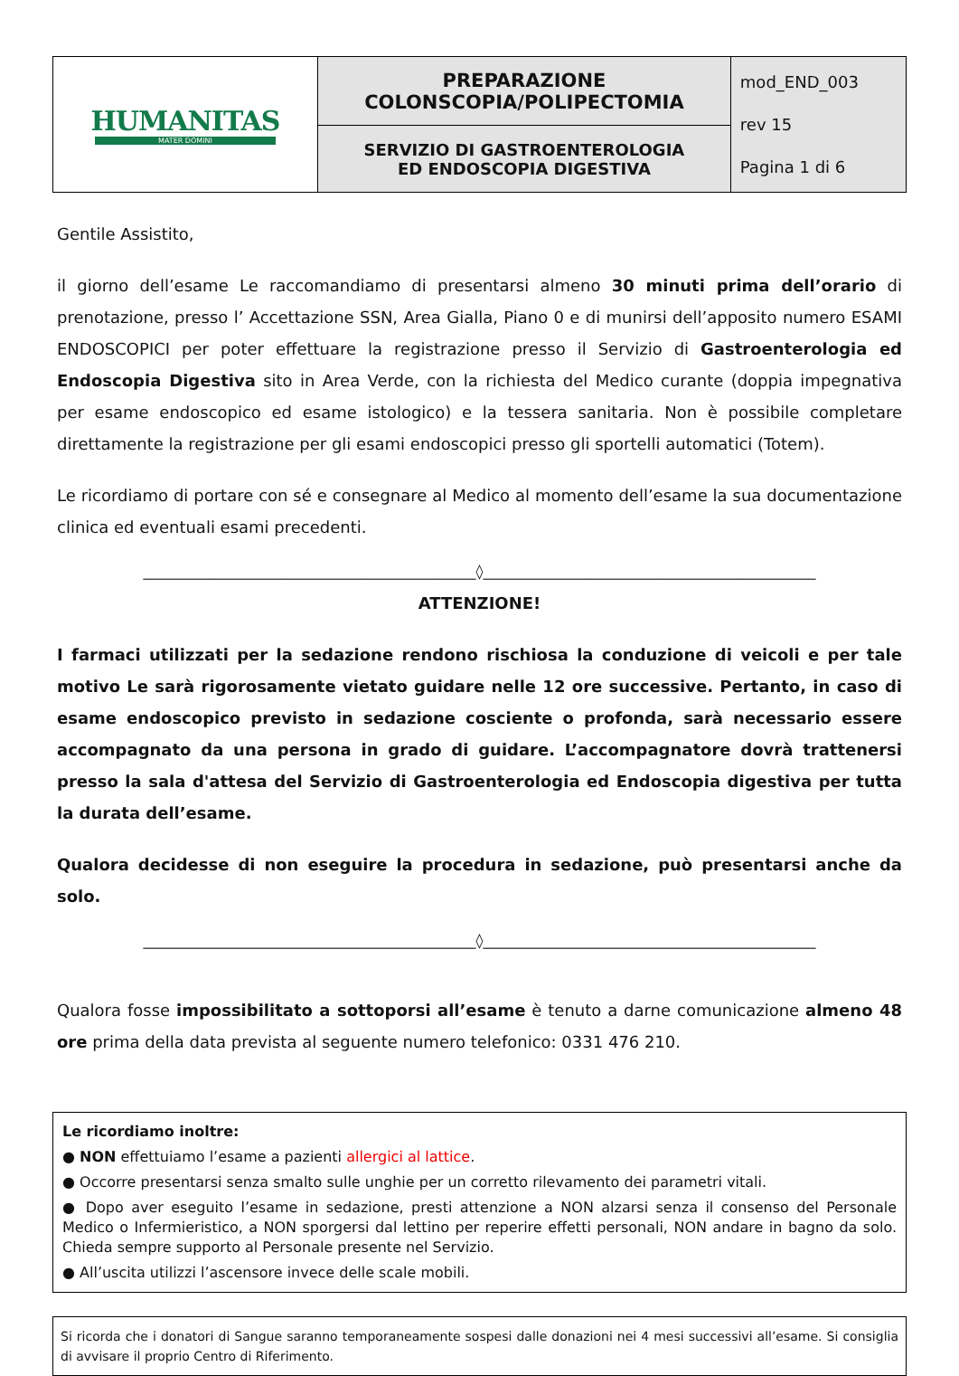| HUMANITAS MATER DOMINI | PREPARAZIONE COLONSCOPIA/POLIPECTOMIA | mod_END_003 rev 15 Pagina 1 di 6 |
| | SERVIZIO DI GASTROENTEROLOGIA ED ENDOSCOPIA DIGESTIVA | |
Gentile Assistito,
il giorno dell’esame Le raccomandiamo di presentarsi almeno 30 minuti prima dell’orario di prenotazione, presso l’ Accettazione SSN, Area Gialla, Piano 0 e di munirsi dell’apposito numero ESAMI ENDOSCOPICI per poter effettuare la registrazione presso il Servizio di Gastroenterologia ed Endoscopia Digestiva sito in Area Verde, con la richiesta del Medico curante (doppia impegnativa per esame endoscopico ed esame istologico) e la tessera sanitaria. Non è possibile completare direttamente la registrazione per gli esami endoscopici presso gli sportelli automatici (Totem).
Le ricordiamo di portare con sé e consegnare al Medico al momento dell’esame la sua documentazione clinica ed eventuali esami precedenti.
______________________________________________◊______________________________________________
ATTENZIONE!
I farmaci utilizzati per la sedazione rendono rischiosa la conduzione di veicoli e per tale motivo Le sarà rigorosamente vietato guidare nelle 12 ore successive. Pertanto, in caso di esame endoscopico previsto in sedazione cosciente o profonda, sarà necessario essere accompagnato da una persona in grado di guidare. L’accompagnatore dovrà trattenersi presso la sala d'attesa del Servizio di Gastroenterologia ed Endoscopia digestiva per tutta la durata dell’esame.
Qualora decidesse di non eseguire la procedura in sedazione, può presentarsi anche da solo.
______________________________________________◊______________________________________________
Qualora fosse impossibilitato a sottoporsi all’esame è tenuto a darne comunicazione almeno 48 ore prima della data prevista al seguente numero telefonico: 0331 476 210.
Le ricordiamo inoltre:
● NON effettuiamo l’esame a pazienti allergici al lattice.
● Occorre presentarsi senza smalto sulle unghie per un corretto rilevamento dei parametri vitali.
● Dopo aver eseguito l’esame in sedazione, presti attenzione a NON alzarsi senza il consenso del Personale Medico o Infermieristico, a NON sporgersi dal lettino per reperire effetti personali, NON andare in bagno da solo. Chieda sempre supporto al Personale presente nel Servizio.
● All’uscita utilizzi l’ascensore invece delle scale mobili.
Si ricorda che i donatori di Sangue saranno temporaneamente sospesi dalle donazioni nei 4 mesi successivi all’esame. Si consiglia di avvisare il proprio Centro di Riferimento.